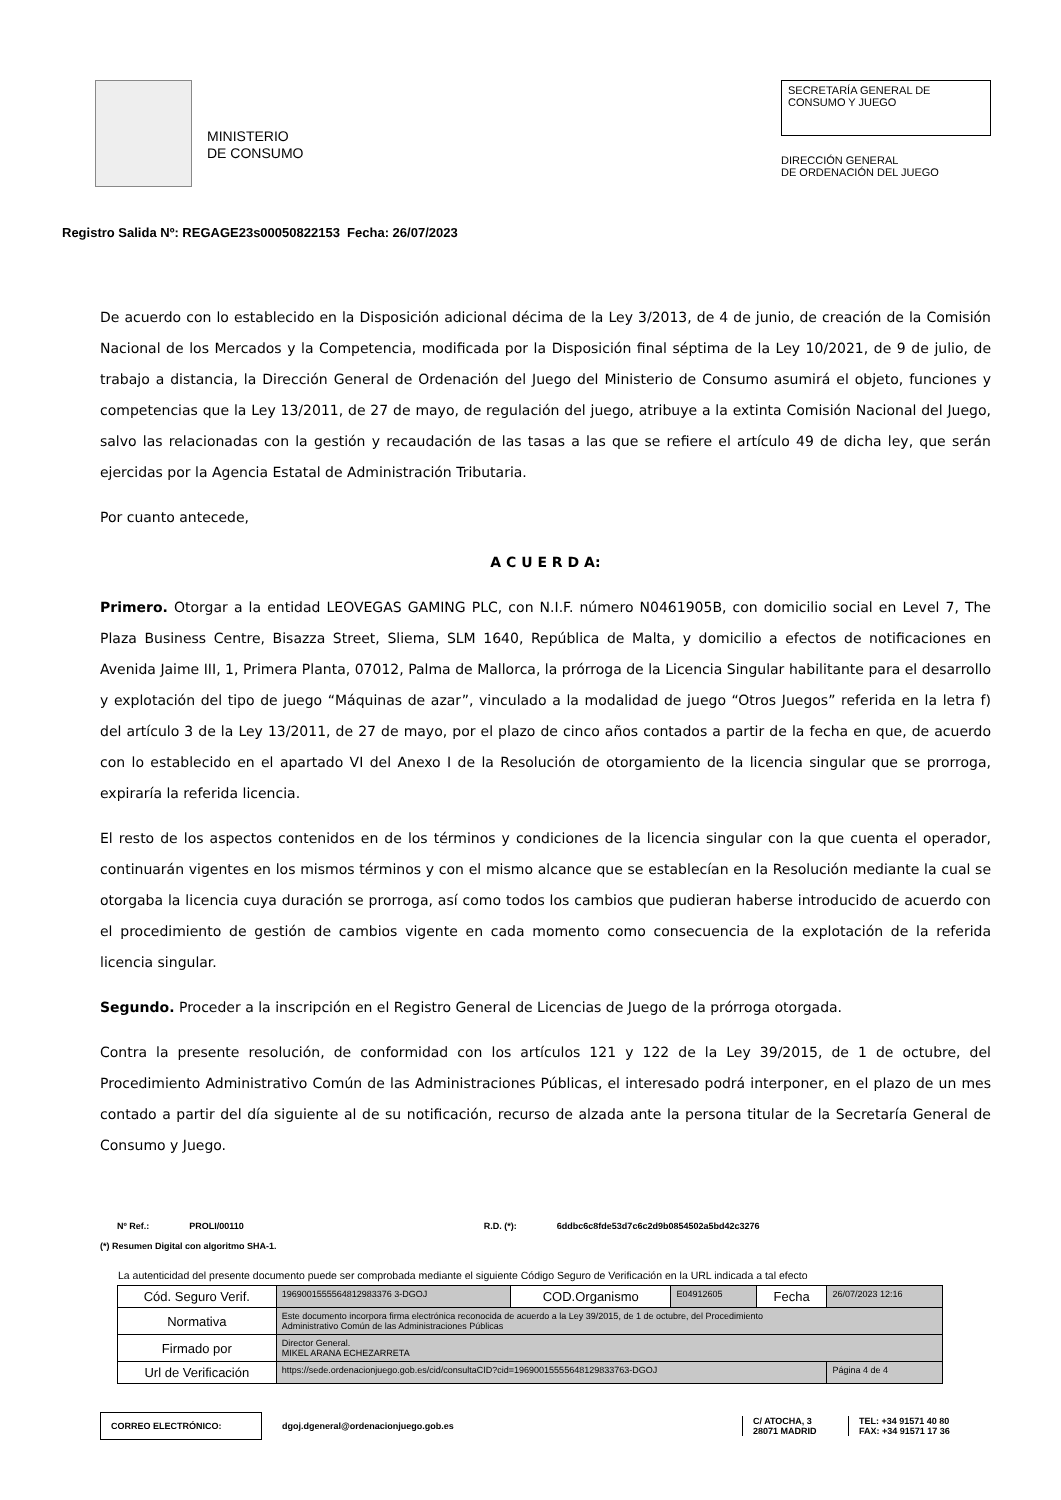MINISTERIO
DE CONSUMO
SECRETARÍA GENERAL DE
CONSUMO Y JUEGO
DIRECCIÓN GENERAL
DE ORDENACIÓN DEL JUEGO
Registro Salida Nº: REGAGE23s00050822153 Fecha: 26/07/2023
De acuerdo con lo establecido en la Disposición adicional décima de la Ley 3/2013, de 4 de junio, de creación de la Comisión Nacional de los Mercados y la Competencia, modificada por la Disposición final séptima de la Ley 10/2021, de 9 de julio, de trabajo a distancia, la Dirección General de Ordenación del Juego del Ministerio de Consumo asumirá el objeto, funciones y competencias que la Ley 13/2011, de 27 de mayo, de regulación del juego, atribuye a la extinta Comisión Nacional del Juego, salvo las relacionadas con la gestión y recaudación de las tasas a las que se refiere el artículo 49 de dicha ley, que serán ejercidas por la Agencia Estatal de Administración Tributaria.
Por cuanto antecede,
A C U E R D A:
Primero. Otorgar a la entidad LEOVEGAS GAMING PLC, con N.I.F. número N0461905B, con domicilio social en Level 7, The Plaza Business Centre, Bisazza Street, Sliema, SLM 1640, República de Malta, y domicilio a efectos de notificaciones en Avenida Jaime III, 1, Primera Planta, 07012, Palma de Mallorca, la prórroga de la Licencia Singular habilitante para el desarrollo y explotación del tipo de juego “Máquinas de azar”, vinculado a la modalidad de juego “Otros Juegos” referida en la letra f) del artículo 3 de la Ley 13/2011, de 27 de mayo, por el plazo de cinco años contados a partir de la fecha en que, de acuerdo con lo establecido en el apartado VI del Anexo I de la Resolución de otorgamiento de la licencia singular que se prorroga, expiraría la referida licencia.
El resto de los aspectos contenidos en de los términos y condiciones de la licencia singular con la que cuenta el operador, continuarán vigentes en los mismos términos y con el mismo alcance que se establecían en la Resolución mediante la cual se otorgaba la licencia cuya duración se prorroga, así como todos los cambios que pudieran haberse introducido de acuerdo con el procedimiento de gestión de cambios vigente en cada momento como consecuencia de la explotación de la referida licencia singular.
Segundo. Proceder a la inscripción en el Registro General de Licencias de Juego de la prórroga otorgada.
Contra la presente resolución, de conformidad con los artículos 121 y 122 de la Ley 39/2015, de 1 de octubre, del Procedimiento Administrativo Común de las Administraciones Públicas, el interesado podrá interponer, en el plazo de un mes contado a partir del día siguiente al de su notificación, recurso de alzada ante la persona titular de la Secretaría General de Consumo y Juego.
Nº Ref.: PROLI/00110 R.D. (*): 6ddbc6c8fde53d7c6c2d9b0854502a5bd42c3276
(*) Resumen Digital con algoritmo SHA-1.
La autenticidad del presente documento puede ser comprobada mediante el siguiente Código Seguro de Verificación en la URL indicada a tal efecto
| Cód. Seguro Verif. | 1969001555564812983376 3-DGOJ | COD.Organismo | E04912605 | Fecha | 26/07/2023 12:16 |
| Normativa | Este documento incorpora firma electrónica reconocida de acuerdo a la Ley 39/2015, de 1 de octubre, del Procedimiento Administrativo Común de las Administraciones Públicas | | | | |
| Firmado por | Director General. MIKEL ARANA ECHEZARRETA | | | | |
| Url de Verificación | https://sede.ordenacionjuego.gob.es/cid/consultaCID?cid=19690015555648129833763-DGOJ | | | | Página 4 de 4 |
CORREO ELECTRÓNICO:
dgoj.dgeneral@ordenacionjuego.gob.es
C/ ATOCHA, 3
28071 MADRID
TEL: +34 91571 40 80
FAX: +34 91571 17 36